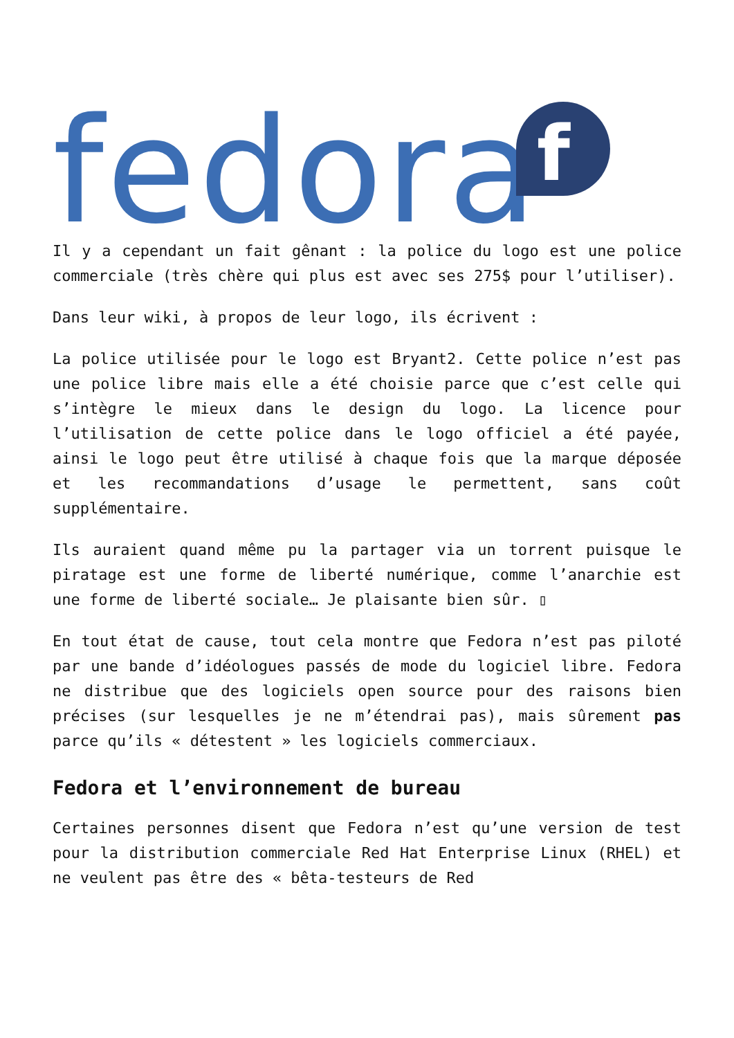fedora
f
Il y a cependant un fait gênant : la police du logo est une police commerciale (très chère qui plus est avec ses 275$ pour l’utiliser).
Dans leur wiki, à propos de leur logo, ils écrivent :
La police utilisée pour le logo est Bryant2. Cette police n’est pas une police libre mais elle a été choisie parce que c’est celle qui s’intègre le mieux dans le design du logo. La licence pour l’utilisation de cette police dans le logo officiel a été payée, ainsi le logo peut être utilisé à chaque fois que la marque déposée et les recommandations d’usage le permettent, sans coût supplémentaire.
Ils auraient quand même pu la partager via un torrent puisque le piratage est une forme de liberté numérique, comme l’anarchie est une forme de liberté sociale… Je plaisante bien sûr. ▯
En tout état de cause, tout cela montre que Fedora n’est pas piloté par une bande d’idéologues passés de mode du logiciel libre. Fedora ne distribue que des logiciels open source pour des raisons bien précises (sur lesquelles je ne m’étendrai pas), mais sûrement pas parce qu’ils « détestent » les logiciels commerciaux.
Fedora et l’environnement de bureau
Certaines personnes disent que Fedora n’est qu’une version de test pour la distribution commerciale Red Hat Enterprise Linux (RHEL) et ne veulent pas être des « bêta-testeurs de Red